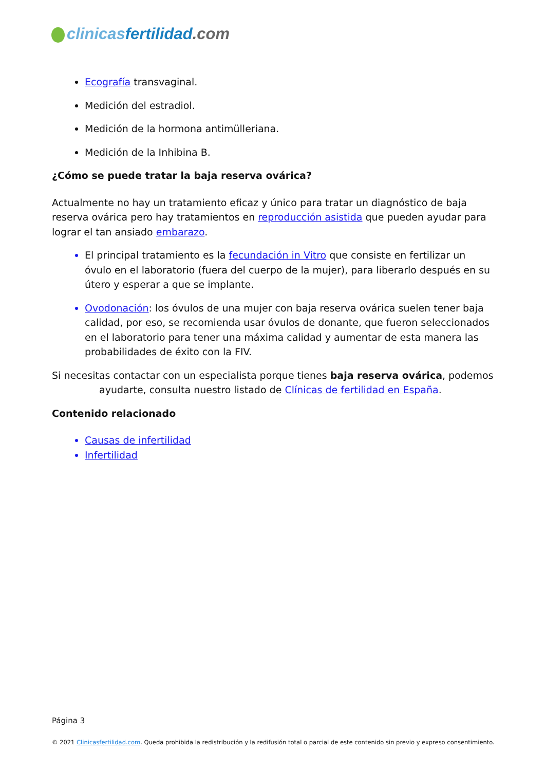clinicas fertilidad.com
Ecografía transvaginal.
Medición del estradiol.
Medición de la hormona antimülleriana.
Medición de la Inhibina B.
¿Cómo se puede tratar la baja reserva ovárica?
Actualmente no hay un tratamiento eficaz y único para tratar un diagnóstico de baja reserva ovárica pero hay tratamientos en reproducción asistida que pueden ayudar para lograr el tan ansiado embarazo.
El principal tratamiento es la fecundación in Vitro que consiste en fertilizar un óvulo en el laboratorio (fuera del cuerpo de la mujer), para liberarlo después en su útero y esperar a que se implante.
Ovodonación: los óvulos de una mujer con baja reserva ovárica suelen tener baja calidad, por eso, se recomienda usar óvulos de donante, que fueron seleccionados en el laboratorio para tener una máxima calidad y aumentar de esta manera las probabilidades de éxito con la FIV.
Si necesitas contactar con un especialista porque tienes baja reserva ovárica, podemos
ayudarte, consulta nuestro listado de Clínicas de fertilidad en España.
Contenido relacionado
Causas de infertilidad
Infertilidad
Página 3
© 2021 Clinicasfertilidad.com. Queda prohibida la redistribución y la redifusión total o parcial de este contenido sin previo y expreso consentimiento.